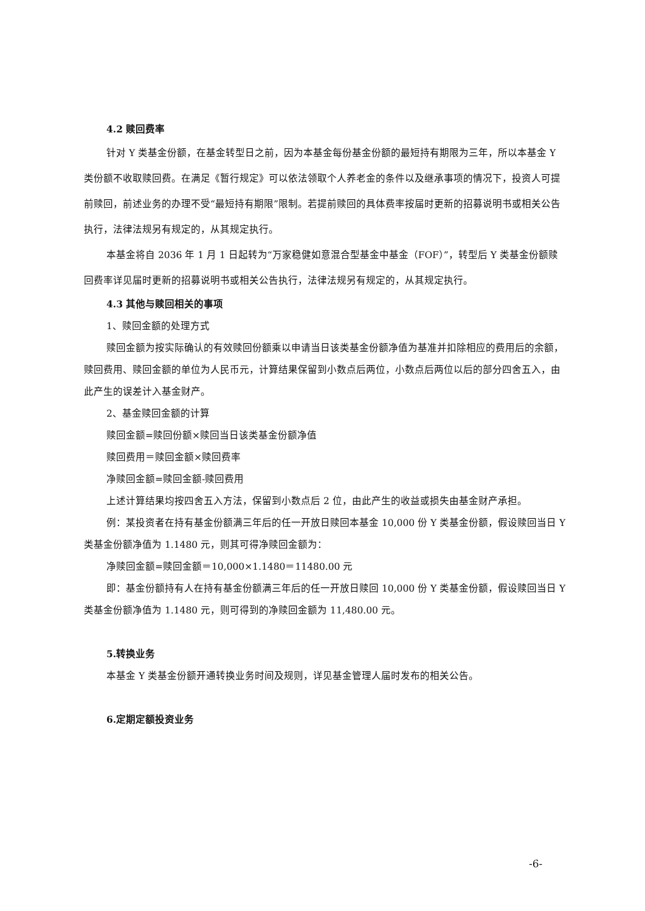4.2 赎回费率
针对 Y 类基金份额，在基金转型日之前，因为本基金每份基金份额的最短持有期限为三年，所以本基金 Y 类份额不收取赎回费。在满足《暂行规定》可以依法领取个人养老金的条件以及继承事项的情况下，投资人可提前赎回，前述业务的办理不受“最短持有期限”限制。若提前赎回的具体费率按届时更新的招募说明书或相关公告执行，法律法规另有规定的，从其规定执行。
本基金将自 2036 年 1 月 1 日起转为“万家稳健如意混合型基金中基金（FOF）”，转型后 Y 类基金份额赎回费率详见届时更新的招募说明书或相关公告执行，法律法规另有规定的，从其规定执行。
4.3 其他与赎回相关的事项
1、赎回金额的处理方式
赎回金额为按实际确认的有效赎回份额乘以申请当日该类基金份额净值为基准并扣除相应的费用后的余额，赎回费用、赎回金额的单位为人民币元，计算结果保留到小数点后两位，小数点后两位以后的部分四舍五入，由此产生的误差计入基金财产。
2、基金赎回金额的计算
赎回金额=赎回份额×赎回当日该类基金份额净值
赎回费用＝赎回金额×赎回费率
净赎回金额=赎回金额-赎回费用
上述计算结果均按四舍五入方法，保留到小数点后 2 位，由此产生的收益或损失由基金财产承担。
例：某投资者在持有基金份额满三年后的任一开放日赎回本基金 10,000 份 Y 类基金份额，假设赎回当日 Y 类基金份额净值为 1.1480 元，则其可得净赎回金额为：
净赎回金额=赎回金额＝10,000×1.1480＝11480.00 元
即：基金份额持有人在持有基金份额满三年后的任一开放日赎回 10,000 份 Y 类基金份额，假设赎回当日 Y 类基金份额净值为 1.1480 元，则可得到的净赎回金额为 11,480.00 元。
5.转换业务
本基金 Y 类基金份额开通转换业务时间及规则，详见基金管理人届时发布的相关公告。
6.定期定额投资业务
-6-